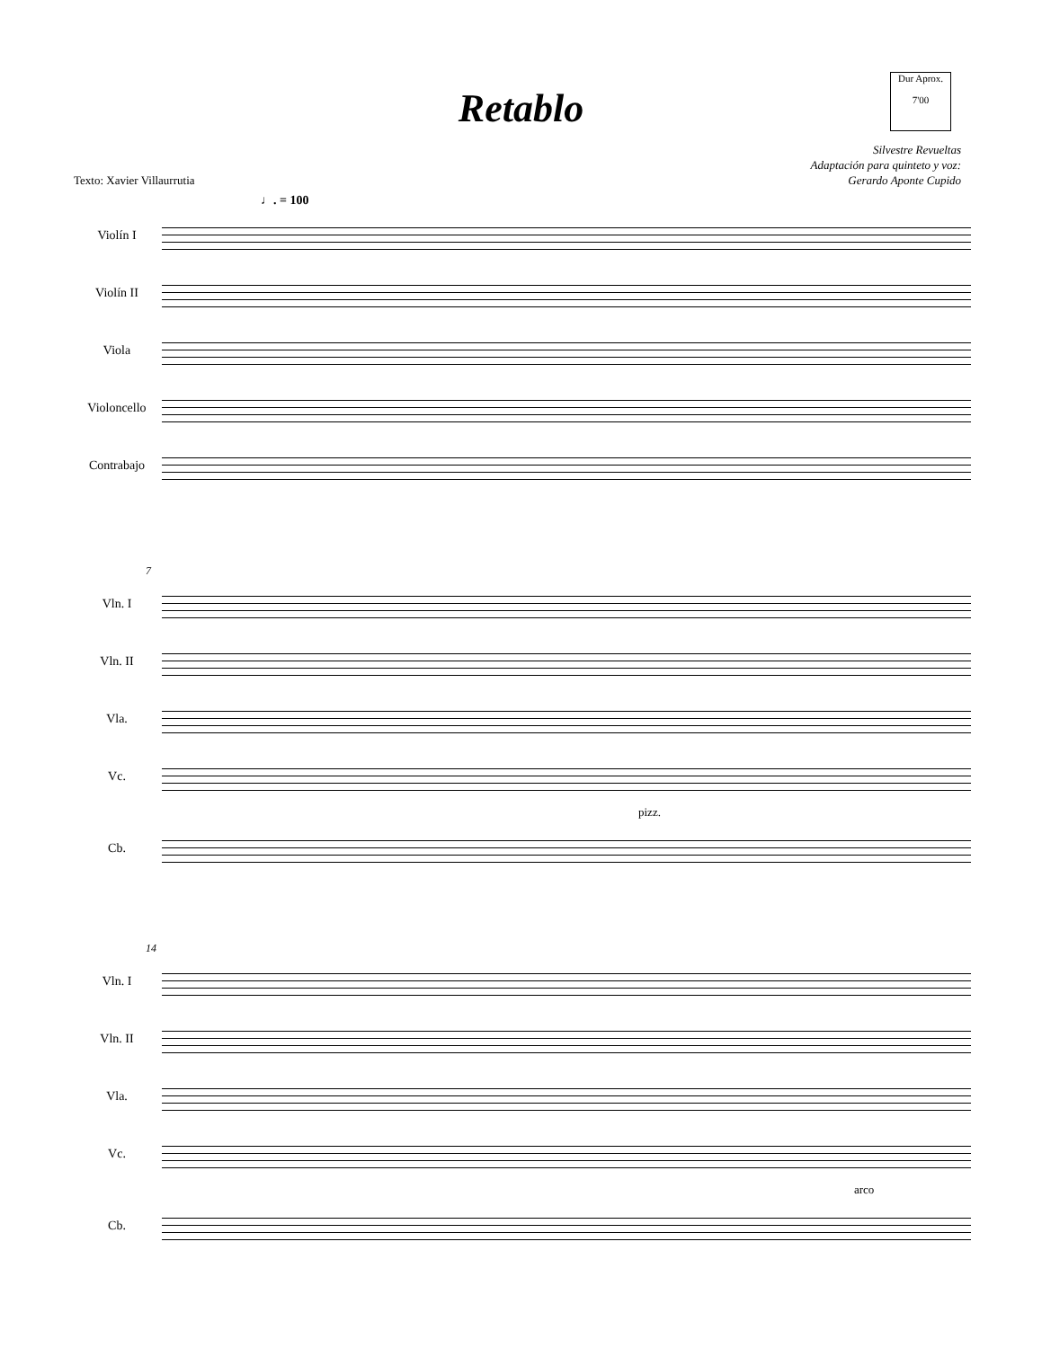Retablo
Dur Aprox.
7'00
Silvestre Revueltas
Adaptación para quinteto y voz:
Gerardo Aponte Cupido
Texto: Xavier Villaurrutia
♩. = 100
Violín I
Violín II
Viola
Violoncello
Contrabajo
7
Vln. I
Vln. II
Vla.
Vc.
pizz.
Cb.
14
Vln. I
Vln. II
Vla.
Vc.
arco
Cb.